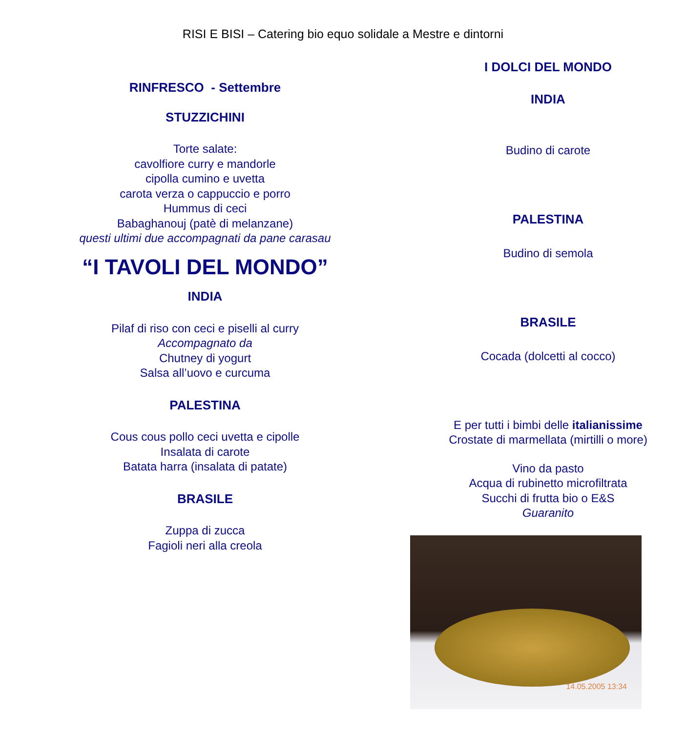RISI E BISI – Catering bio equo solidale a Mestre e dintorni
RINFRESCO - Settembre
STUZZICHINI
Torte salate:
cavolfiore curry e mandorle
cipolla cumino e uvetta
carota verza o cappuccio e porro
Hummus di ceci
Babaghanouj (patè di melanzane)
questi ultimi due accompagnati da pane carasau
“I TAVOLI DEL MONDO”
INDIA
Pilaf di riso con ceci e piselli al curry
Accompagnato da
Chutney di yogurt
Salsa all’uovo e curcuma
PALESTINA
Cous cous pollo ceci uvetta e cipolle
Insalata di carote
Batata harra (insalata di patate)
BRASILE
Zuppa di zucca
Fagioli neri alla creola
I DOLCI DEL MONDO
INDIA
Budino di carote
PALESTINA
Budino di semola
BRASILE
Cocada (dolcetti al cocco)
E per tutti i bimbi delle italianissime
Crostate di marmellata (mirtilli o more)
Vino da pasto
Acqua di rubinetto microfiltrata
Succhi di frutta bio o E&S
Guaranito
14.05.2005 13:34